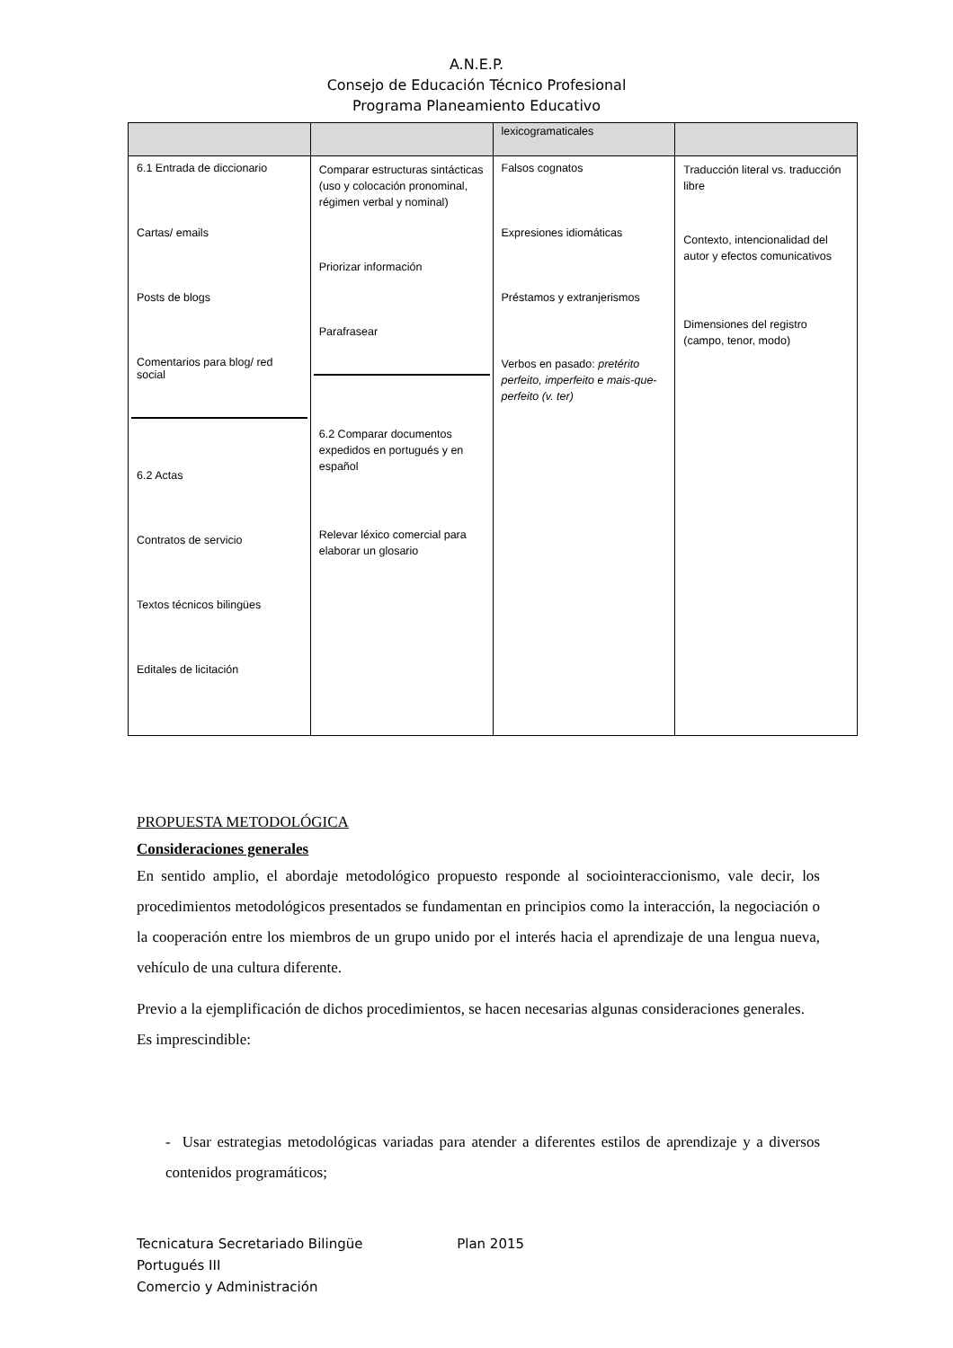A.N.E.P.
Consejo de Educación Técnico Profesional
Programa Planeamiento Educativo
| | | lexicogramaticales | |
| 6.1 Entrada de diccionario Cartas/ emails Posts de blogs Comentarios para blog/ red social 6.2 Actas Contratos de servicio Textos técnicos bilingües Editales de licitación | Comparar estructuras sintácticas (uso y colocación pronominal, régimen verbal y nominal) Priorizar información Parafrasear 6.2 Comparar documentos expedidos en portugués y en español Relevar léxico comercial para elaborar un glosario | Falsos cognatos Expresiones idiomáticas Préstamos y extranjerismos Verbos en pasado: pretérito perfeito, imperfeito e mais-que-perfeito (v. ter) | Traducción literal vs. traducción libre Contexto, intencionalidad del autor y efectos comunicativos Dimensiones del registro (campo, tenor, modo) |
PROPUESTA METODOLÓGICA
Consideraciones generales
En sentido amplio, el abordaje metodológico propuesto responde al sociointeraccionismo, vale decir, los procedimientos metodológicos presentados se fundamentan en principios como la interacción, la negociación o la cooperación entre los miembros de un grupo unido por el interés hacia el aprendizaje de una lengua nueva, vehículo de una cultura diferente.
Previo a la ejemplificación de dichos procedimientos, se hacen necesarias algunas consideraciones generales. Es imprescindible:
- Usar estrategias metodológicas variadas para atender a diferentes estilos de aprendizaje y a diversos contenidos programáticos;
Tecnicatura Secretariado Bilingüe Plan 2015
Portugués III
Comercio y Administración